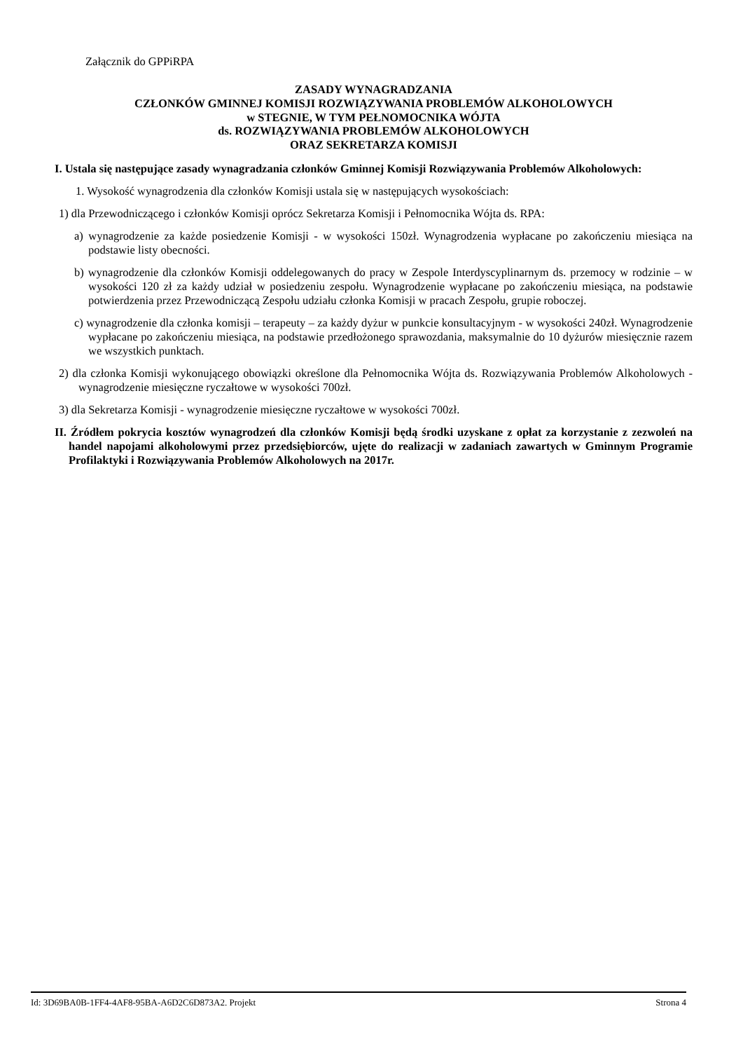Załącznik do GPPiRPA
ZASADY WYNAGRADZANIA
CZŁONKÓW GMINNEJ KOMISJI ROZWIĄZYWANIA PROBLEMÓW ALKOHOLOWYCH
w STEGNIE, W TYM PEŁNOMOCNIKA WÓJTA
ds. ROZWIĄZYWANIA PROBLEMÓW ALKOHOLOWYCH
ORAZ SEKRETARZA KOMISJI
I. Ustala się następujące zasady wynagradzania członków Gminnej Komisji Rozwiązywania Problemów Alkoholowych:
1. Wysokość wynagrodzenia dla członków Komisji ustala się w następujących wysokościach:
1) dla Przewodniczącego i członków Komisji oprócz Sekretarza Komisji i Pełnomocnika Wójta ds. RPA:
a) wynagrodzenie za każde posiedzenie Komisji - w wysokości 150zł. Wynagrodzenia wypłacane po zakończeniu miesiąca na podstawie listy obecności.
b) wynagrodzenie dla członków Komisji oddelegowanych do pracy w Zespole Interdyscyplinarnym ds. przemocy w rodzinie – w wysokości 120 zł za każdy udział w posiedzeniu zespołu. Wynagrodzenie wypłacane po zakończeniu miesiąca, na podstawie potwierdzenia przez Przewodniczącą Zespołu udziału członka Komisji w pracach Zespołu, grupie roboczej.
c) wynagrodzenie dla członka komisji – terapeuty – za każdy dyżur w punkcie konsultacyjnym - w wysokości 240zł. Wynagrodzenie wypłacane po zakończeniu miesiąca, na podstawie przedłożonego sprawozdania, maksymalnie do 10 dyżurów miesięcznie razem we wszystkich punktach.
2) dla członka Komisji wykonującego obowiązki określone dla Pełnomocnika Wójta ds. Rozwiązywania Problemów Alkoholowych - wynagrodzenie miesięczne ryczałtowe w wysokości 700zł.
3) dla Sekretarza Komisji - wynagrodzenie miesięczne ryczałtowe w wysokości 700zł.
II. Źródłem pokrycia kosztów wynagrodzeń dla członków Komisji będą środki uzyskane z opłat za korzystanie z zezwoleń na handel napojami alkoholowymi przez przedsiębiorców, ujęte do realizacji w zadaniach zawartych w Gminnym Programie Profilaktyki i Rozwiązywania Problemów Alkoholowych na 2017r.
Id: 3D69BA0B-1FF4-4AF8-95BA-A6D2C6D873A2. Projekt Strona 4